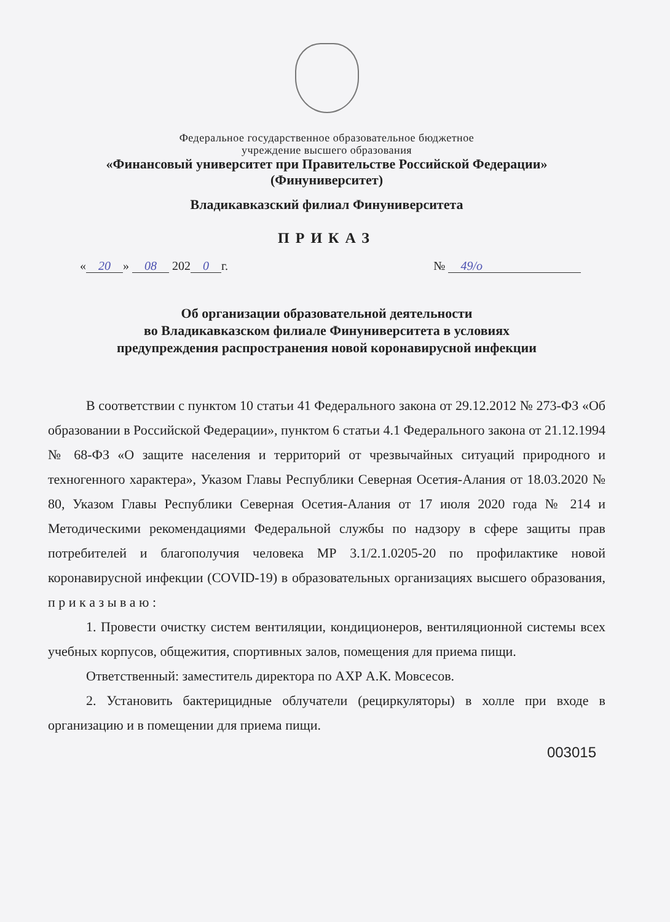Федеральное государственное образовательное бюджетное
учреждение высшего образования
«Финансовый университет при Правительстве Российской Федерации»
(Финуниверситет)
Владикавказский филиал Финуниверситета
ПРИКАЗ
« 20 » 08 202 0 г. № 49/о
Об организации образовательной деятельности
во Владикавказском филиале Финуниверситета в условиях
предупреждения распространения новой коронавирусной инфекции
В соответствии с пунктом 10 статьи 41 Федерального закона от 29.12.2012 № 273-ФЗ «Об образовании в Российской Федерации», пунктом 6 статьи 4.1 Федерального закона от 21.12.1994 № 68-ФЗ «О защите населения и территорий от чрезвычайных ситуаций природного и техногенного характера», Указом Главы Республики Северная Осетия-Алания от 18.03.2020 № 80, Указом Главы Республики Северная Осетия-Алания от 17 июля 2020 года № 214 и Методическими рекомендациями Федеральной службы по надзору в сфере защиты прав потребителей и благополучия человека МР 3.1/2.1.0205-20 по профилактике новой коронавирусной инфекции (COVID-19) в образовательных организациях высшего образования, п р и к а з ы в а ю :
1. Провести очистку систем вентиляции, кондиционеров, вентиляционной системы всех учебных корпусов, общежития, спортивных залов, помещения для приема пищи.
Ответственный: заместитель директора по АХР А.К. Мовсесов.
2. Установить бактерицидные облучатели (рециркуляторы) в холле при входе в организацию и в помещении для приема пищи.
003015